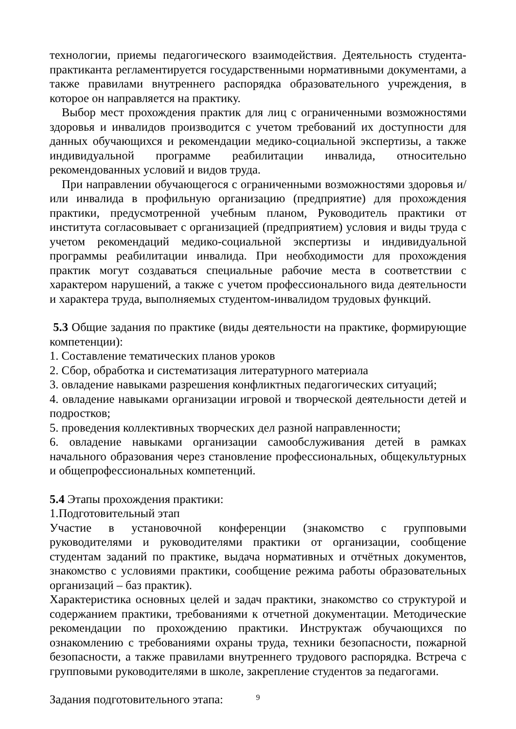технологии, приемы педагогического взаимодействия. Деятельность студента-практиканта регламентируется государственными нормативными документами, а также правилами внутреннего распорядка образовательного учреждения, в которое он направляется на практику.
Выбор мест прохождения практик для лиц с ограниченными возможностями здоровья и инвалидов производится с учетом требований их доступности для данных обучающихся и рекомендации медико-социальной экспертизы, а также индивидуальной программе реабилитации инвалида, относительно рекомендованных условий и видов труда.
При направлении обучающегося с ограниченными возможностями здоровья и/или инвалида в профильную организацию (предприятие) для прохождения практики, предусмотренной учебным планом, Руководитель практики от института согласовывает с организацией (предприятием) условия и виды труда с учетом рекомендаций медико-социальной экспертизы и индивидуальной программы реабилитации инвалида. При необходимости для прохождения практик могут создаваться специальные рабочие места в соответствии с характером нарушений, а также с учетом профессионального вида деятельности и характера труда, выполняемых студентом-инвалидом трудовых функций.
5.3 Общие задания по практике (виды деятельности на практике, формирующие компетенции):
1. Составление тематических планов уроков
2. Сбор, обработка и систематизация литературного материала
3. овладение навыками разрешения конфликтных педагогических ситуаций;
4. овладение навыками организации игровой и творческой деятельности детей и подростков;
5. проведения коллективных творческих дел разной направленности;
6. овладение навыками организации самообслуживания детей в рамках начального образования через становление профессиональных, общекультурных и общепрофессиональных компетенций.
5.4 Этапы прохождения практики:
1.Подготовительный этап
Участие в установочной конференции (знакомство с групповыми руководителями и руководителями практики от организации, сообщение студентам заданий по практике, выдача нормативных и отчётных документов, знакомство с условиями практики, сообщение режима работы образовательных организаций – баз практик).
Характеристика основных целей и задач практики, знакомство со структурой и содержанием практики, требованиями к отчетной документации. Методические рекомендации по прохождению практики. Инструктаж обучающихся по ознакомлению с требованиями охраны труда, техники безопасности, пожарной безопасности, а также правилами внутреннего трудового распорядка. Встреча с групповыми руководителями в школе, закрепление студентов за педагогами.
Задания подготовительного этапа:
9